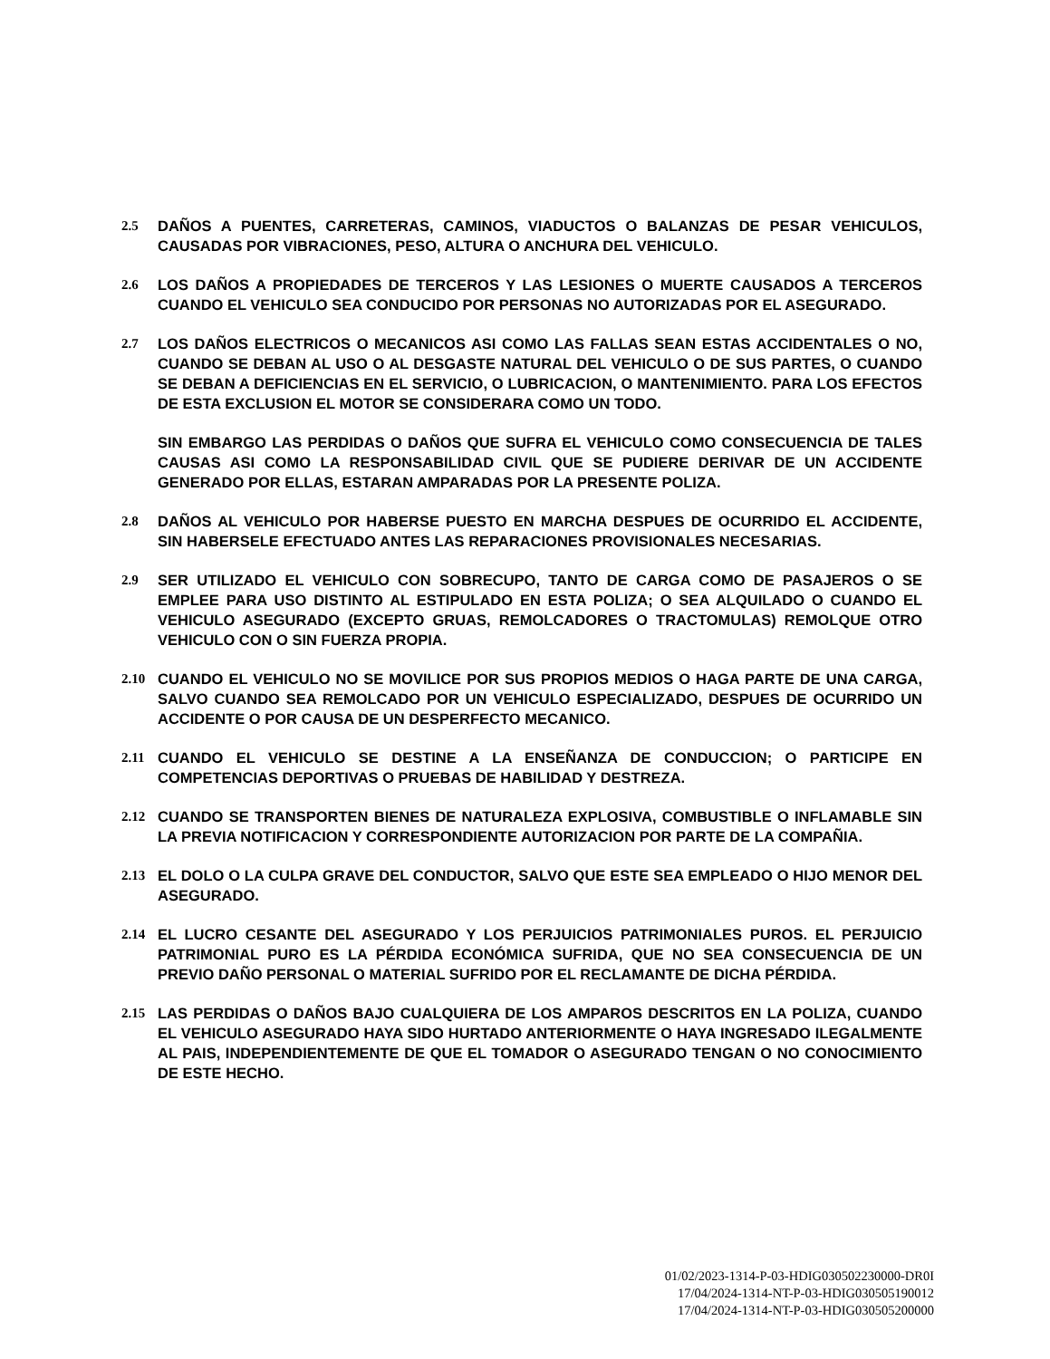2.5 DAÑOS A PUENTES, CARRETERAS, CAMINOS, VIADUCTOS O BALANZAS DE PESAR VEHICULOS, CAUSADAS POR VIBRACIONES, PESO, ALTURA O ANCHURA DEL VEHICULO.
2.6 LOS DAÑOS A PROPIEDADES DE TERCEROS Y LAS LESIONES O MUERTE CAUSADOS A TERCEROS CUANDO EL VEHICULO SEA CONDUCIDO POR PERSONAS NO AUTORIZADAS POR EL ASEGURADO.
2.7 LOS DAÑOS ELECTRICOS O MECANICOS ASI COMO LAS FALLAS SEAN ESTAS ACCIDENTALES O NO, CUANDO SE DEBAN AL USO O AL DESGASTE NATURAL DEL VEHICULO O DE SUS PARTES, O CUANDO SE DEBAN A DEFICIENCIAS EN EL SERVICIO, O LUBRICACION, O MANTENIMIENTO. PARA LOS EFECTOS DE ESTA EXCLUSION EL MOTOR SE CONSIDERARA COMO UN TODO.
SIN EMBARGO LAS PERDIDAS O DAÑOS QUE SUFRA EL VEHICULO COMO CONSECUENCIA DE TALES CAUSAS ASI COMO LA RESPONSABILIDAD CIVIL QUE SE PUDIERE DERIVAR DE UN ACCIDENTE GENERADO POR ELLAS, ESTARAN AMPARADAS POR LA PRESENTE POLIZA.
2.8 DAÑOS AL VEHICULO POR HABERSE PUESTO EN MARCHA DESPUES DE OCURRIDO EL ACCIDENTE, SIN HABERSELE EFECTUADO ANTES LAS REPARACIONES PROVISIONALES NECESARIAS.
2.9 SER UTILIZADO EL VEHICULO CON SOBRECUPO, TANTO DE CARGA COMO DE PASAJEROS O SE EMPLEE PARA USO DISTINTO AL ESTIPULADO EN ESTA POLIZA; O SEA ALQUILADO O CUANDO EL VEHICULO ASEGURADO (EXCEPTO GRUAS, REMOLCADORES O TRACTOMULAS) REMOLQUE OTRO VEHICULO CON O SIN FUERZA PROPIA.
2.10 CUANDO EL VEHICULO NO SE MOVILICE POR SUS PROPIOS MEDIOS O HAGA PARTE DE UNA CARGA, SALVO CUANDO SEA REMOLCADO POR UN VEHICULO ESPECIALIZADO, DESPUES DE OCURRIDO UN ACCIDENTE O POR CAUSA DE UN DESPERFECTO MECANICO.
2.11 CUANDO EL VEHICULO SE DESTINE A LA ENSEÑANZA DE CONDUCCION; O PARTICIPE EN COMPETENCIAS DEPORTIVAS O PRUEBAS DE HABILIDAD Y DESTREZA.
2.12 CUANDO SE TRANSPORTEN BIENES DE NATURALEZA EXPLOSIVA, COMBUSTIBLE O INFLAMABLE SIN LA PREVIA NOTIFICACION Y CORRESPONDIENTE AUTORIZACION POR PARTE DE LA COMPAÑIA.
2.13 EL DOLO O LA CULPA GRAVE DEL CONDUCTOR, SALVO QUE ESTE SEA EMPLEADO O HIJO MENOR DEL ASEGURADO.
2.14 EL LUCRO CESANTE DEL ASEGURADO Y LOS PERJUICIOS PATRIMONIALES PUROS. EL PERJUICIO PATRIMONIAL PURO ES LA PÉRDIDA ECONÓMICA SUFRIDA, QUE NO SEA CONSECUENCIA DE UN PREVIO DAÑO PERSONAL O MATERIAL SUFRIDO POR EL RECLAMANTE DE DICHA PÉRDIDA.
2.15 LAS PERDIDAS O DAÑOS BAJO CUALQUIERA DE LOS AMPAROS DESCRITOS EN LA POLIZA, CUANDO EL VEHICULO ASEGURADO HAYA SIDO HURTADO ANTERIORMENTE O HAYA INGRESADO ILEGALMENTE AL PAIS, INDEPENDIENTEMENTE DE QUE EL TOMADOR O ASEGURADO TENGAN O NO CONOCIMIENTO DE ESTE HECHO.
01/02/2023-1314-P-03-HDIG030502230000-DR0I
17/04/2024-1314-NT-P-03-HDIG030505190012
17/04/2024-1314-NT-P-03-HDIG030505200000